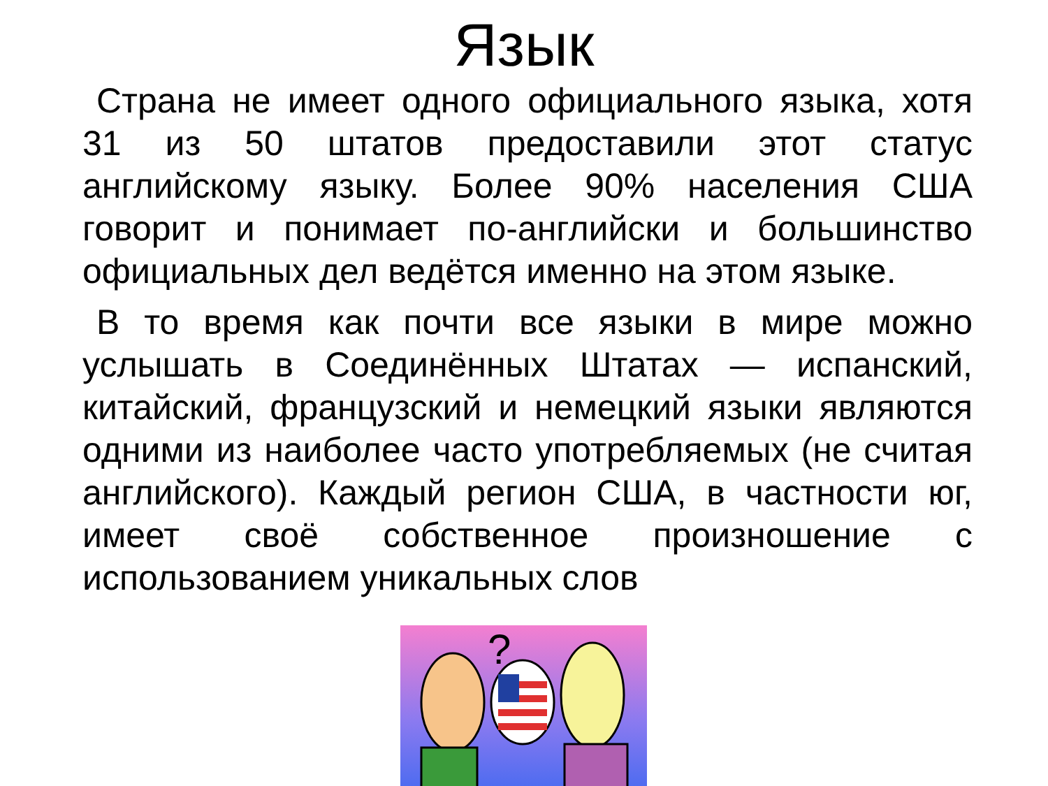Язык
Страна не имеет одного официального языка, хотя 31 из 50 штатов предоставили этот статус английскому языку. Более 90% населения США говорит и понимает по-английски и большинство официальных дел ведётся именно на этом языке.
В то время как почти все языки в мире можно услышать в Соединённых Штатах — испанский, китайский, французский и немецкий языки являются одними из наиболее часто употребляемых (не считая английского). Каждый регион США, в частности юг, имеет своё собственное произношение с использованием уникальных слов
?